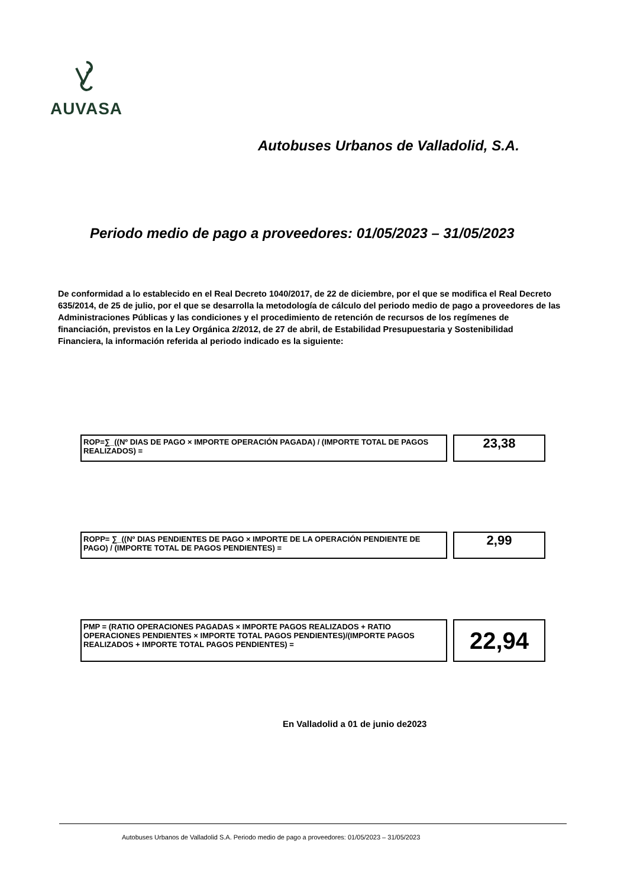AUVASA
Autobuses Urbanos de Valladolid, S.A.
Periodo medio de pago a proveedores: 01/05/2023 – 31/05/2023
De conformidad a lo establecido en el Real Decreto 1040/2017, de 22 de diciembre, por el que se modifica el Real Decreto 635/2014, de 25 de julio, por el que se desarrolla la metodología de cálculo del periodo medio de pago a proveedores de las Administraciones Públicas y las condiciones y el procedimiento de retención de recursos de los regímenes de financiación, previstos en la Ley Orgánica 2/2012, de 27 de abril, de Estabilidad Presupuestaria y Sostenibilidad Financiera, la información referida al periodo indicado es la siguiente:
ROP=∑_((Nº DIAS DE PAGO × IMPORTE OPERACIÓN PAGADA) / (IMPORTE TOTAL DE PAGOS REALIZADOS) =
23,38
ROPP= ∑_((Nº DIAS PENDIENTES DE PAGO × IMPORTE DE LA OPERACIÓN PENDIENTE DE PAGO) / (IMPORTE TOTAL DE PAGOS PENDIENTES) =
2,99
PMP = (RATIO OPERACIONES PAGADAS × IMPORTE PAGOS REALIZADOS + RATIO OPERACIONES PENDIENTES × IMPORTE TOTAL PAGOS PENDIENTES)/(IMPORTE PAGOS REALIZADOS + IMPORTE TOTAL PAGOS PENDIENTES) =
22,94
En Valladolid a 01 de junio de2023
Autobuses Urbanos de Valladolid S.A. Periodo medio de pago a proveedores: 01/05/2023 – 31/05/2023